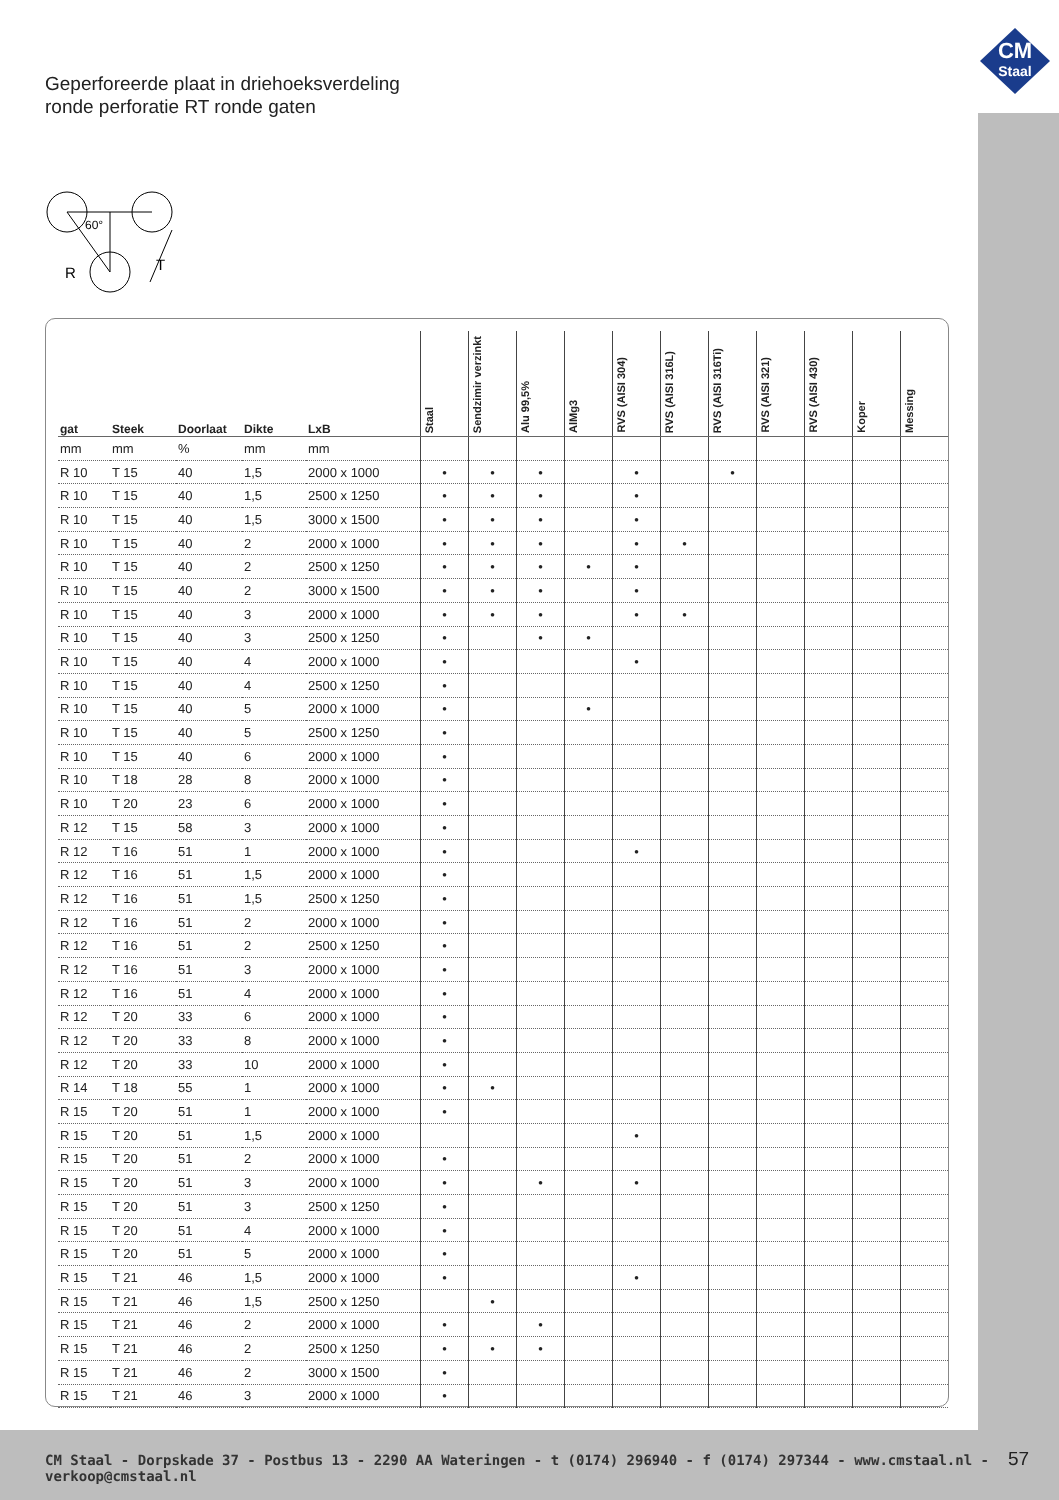Geperforeerde plaat in driehoeksverdeling
ronde perforatie RT ronde gaten
CM
Staal
60°
R
T
| gat | Steek | Doorlaat | Dikte | LxB | Staal | Sendzimir verzinkt | Alu 99,5% | AlMg3 | RVS (AISI 304) | RVS (AISI 316L) | RVS (AISI 316Ti) | RVS (AISI 321) | RVS (AISI 430) | Koper | Messing |
| --- | --- | --- | --- | --- | --- | --- | --- | --- | --- | --- | --- | --- | --- | --- | --- |
| mm | mm | % | mm | mm | | | | | | | | | | | |
| R 10 | T 15 | 40 | 1,5 | 2000 x 1000 | • | • | • | | • | | • | | | | |
| R 10 | T 15 | 40 | 1,5 | 2500 x 1250 | • | • | • | | • | | | | | | |
| R 10 | T 15 | 40 | 1,5 | 3000 x 1500 | • | • | • | | • | | | | | | |
| R 10 | T 15 | 40 | 2 | 2000 x 1000 | • | • | • | | • | • | | | | | |
| R 10 | T 15 | 40 | 2 | 2500 x 1250 | • | • | • | • | • | | | | | | |
| R 10 | T 15 | 40 | 2 | 3000 x 1500 | • | • | • | | • | | | | | | |
| R 10 | T 15 | 40 | 3 | 2000 x 1000 | • | • | • | | • | • | | | | | |
| R 10 | T 15 | 40 | 3 | 2500 x 1250 | • | | • | • | | | | | | | |
| R 10 | T 15 | 40 | 4 | 2000 x 1000 | • | | | | • | | | | | | |
| R 10 | T 15 | 40 | 4 | 2500 x 1250 | • | | | | | | | | | | |
| R 10 | T 15 | 40 | 5 | 2000 x 1000 | • | | | • | | | | | | | |
| R 10 | T 15 | 40 | 5 | 2500 x 1250 | • | | | | | | | | | | |
| R 10 | T 15 | 40 | 6 | 2000 x 1000 | • | | | | | | | | | | |
| R 10 | T 18 | 28 | 8 | 2000 x 1000 | • | | | | | | | | | | |
| R 10 | T 20 | 23 | 6 | 2000 x 1000 | • | | | | | | | | | | |
| R 12 | T 15 | 58 | 3 | 2000 x 1000 | • | | | | | | | | | | |
| R 12 | T 16 | 51 | 1 | 2000 x 1000 | • | | | | • | | | | | | |
| R 12 | T 16 | 51 | 1,5 | 2000 x 1000 | • | | | | | | | | | | |
| R 12 | T 16 | 51 | 1,5 | 2500 x 1250 | • | | | | | | | | | | |
| R 12 | T 16 | 51 | 2 | 2000 x 1000 | • | | | | | | | | | | |
| R 12 | T 16 | 51 | 2 | 2500 x 1250 | • | | | | | | | | | | |
| R 12 | T 16 | 51 | 3 | 2000 x 1000 | • | | | | | | | | | | |
| R 12 | T 16 | 51 | 4 | 2000 x 1000 | • | | | | | | | | | | |
| R 12 | T 20 | 33 | 6 | 2000 x 1000 | • | | | | | | | | | | |
| R 12 | T 20 | 33 | 8 | 2000 x 1000 | • | | | | | | | | | | |
| R 12 | T 20 | 33 | 10 | 2000 x 1000 | • | | | | | | | | | | |
| R 14 | T 18 | 55 | 1 | 2000 x 1000 | • | • | | | | | | | | | |
| R 15 | T 20 | 51 | 1 | 2000 x 1000 | • | | | | | | | | | | |
| R 15 | T 20 | 51 | 1,5 | 2000 x 1000 | | | | | • | | | | | | |
| R 15 | T 20 | 51 | 2 | 2000 x 1000 | • | | | | | | | | | | |
| R 15 | T 20 | 51 | 3 | 2000 x 1000 | • | | • | | • | | | | | | |
| R 15 | T 20 | 51 | 3 | 2500 x 1250 | • | | | | | | | | | | |
| R 15 | T 20 | 51 | 4 | 2000 x 1000 | • | | | | | | | | | | |
| R 15 | T 20 | 51 | 5 | 2000 x 1000 | • | | | | | | | | | | |
| R 15 | T 21 | 46 | 1,5 | 2000 x 1000 | • | | | | • | | | | | | |
| R 15 | T 21 | 46 | 1,5 | 2500 x 1250 | | • | | | | | | | | | |
| R 15 | T 21 | 46 | 2 | 2000 x 1000 | • | | • | | | | | | | | |
| R 15 | T 21 | 46 | 2 | 2500 x 1250 | • | • | • | | | | | | | | |
| R 15 | T 21 | 46 | 2 | 3000 x 1500 | • | | | | | | | | | | |
| R 15 | T 21 | 46 | 3 | 2000 x 1000 | • | | | | | | | | | | |
CM Staal - Dorpskade 37 - Postbus 13 - 2290 AA Wateringen - t (0174) 296940 - f (0174) 297344 - www.cmstaal.nl - verkoop@cmstaal.nl
57